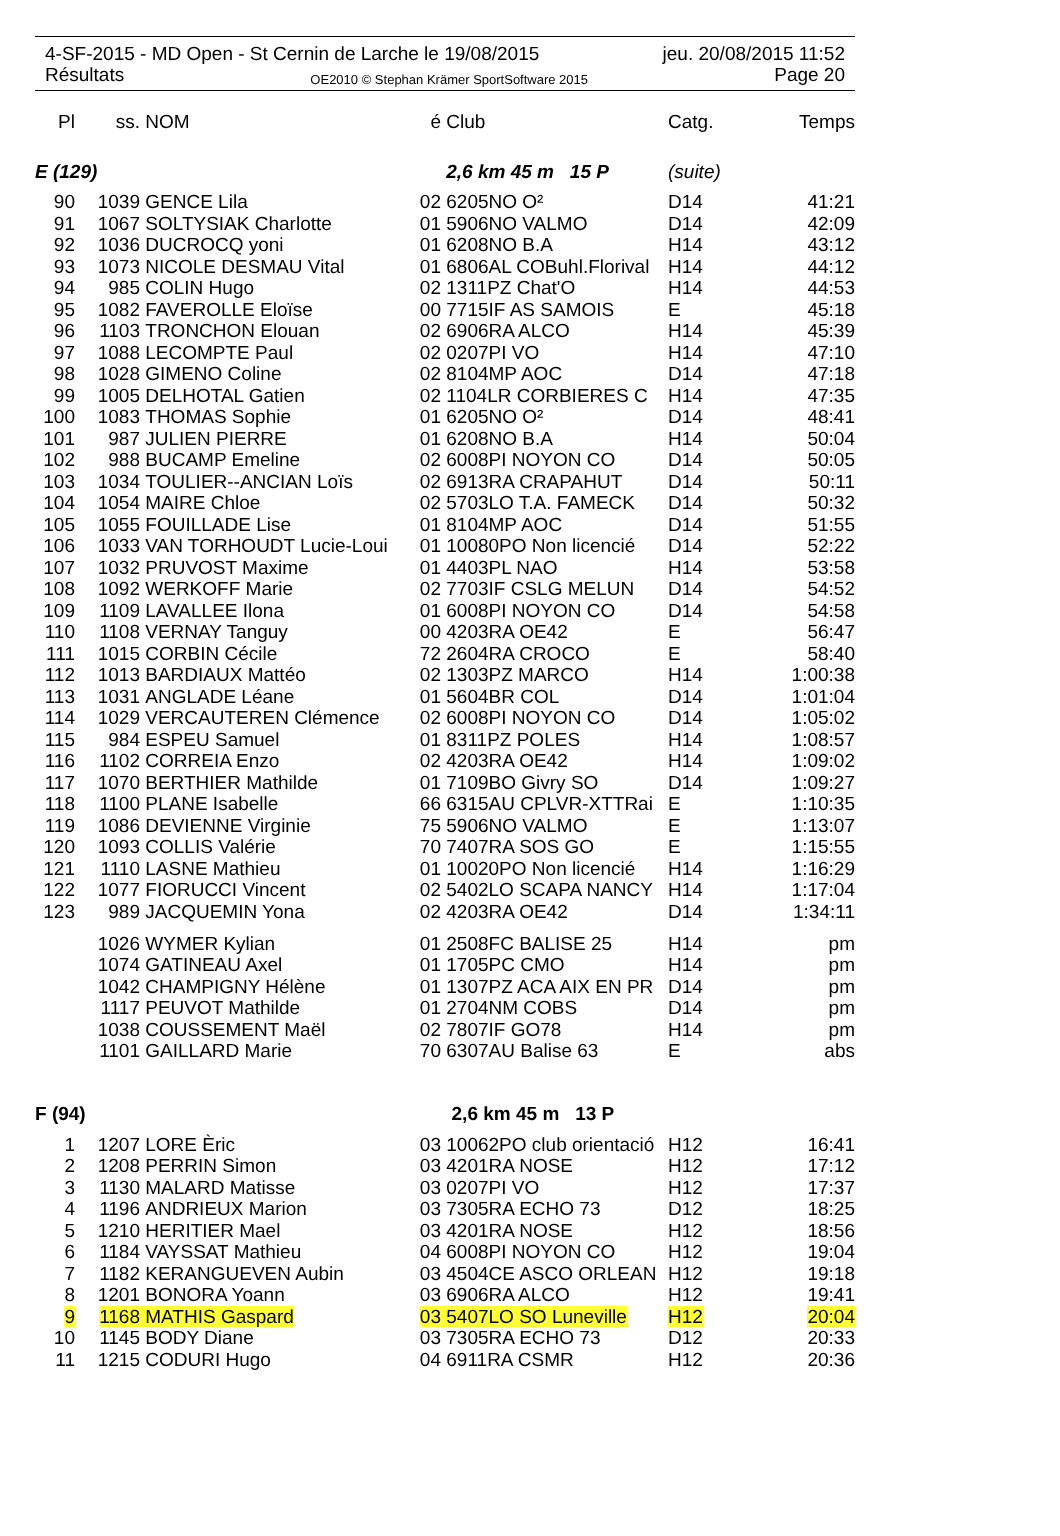4-SF-2015 - MD Open - St Cernin de Larche le 19/08/2015 jeu. 20/08/2015 11:52
Résultats OE2010 © Stephan Krämer SportSoftware 2015 Page 20
| Pl | ss. | NOM | é | Club | Catg. | Temps |
| --- | --- | --- | --- | --- | --- | --- |
| E (129) | | | | 2,6 km 45 m 15 P | (suite) | |
| 90 | 1039 | GENCE Lila | 02 | 6205NO O² | D14 | 41:21 |
| 91 | 1067 | SOLTYSIAK Charlotte | 01 | 5906NO VALMO | D14 | 42:09 |
| 92 | 1036 | DUCROCQ yoni | 01 | 6208NO B.A | H14 | 43:12 |
| 93 | 1073 | NICOLE DESMAU Vital | 01 | 6806AL COBuhl.Florival | H14 | 44:12 |
| 94 | 985 | COLIN Hugo | 02 | 1311PZ Chat'O | H14 | 44:53 |
| 95 | 1082 | FAVEROLLE Eloïse | 00 | 7715IF AS SAMOIS | E | 45:18 |
| 96 | 1103 | TRONCHON Elouan | 02 | 6906RA ALCO | H14 | 45:39 |
| 97 | 1088 | LECOMPTE Paul | 02 | 0207PI VO | H14 | 47:10 |
| 98 | 1028 | GIMENO Coline | 02 | 8104MP AOC | D14 | 47:18 |
| 99 | 1005 | DELHOTAL Gatien | 02 | 1104LR CORBIERES C | H14 | 47:35 |
| 100 | 1083 | THOMAS Sophie | 01 | 6205NO O² | D14 | 48:41 |
| 101 | 987 | JULIEN PIERRE | 01 | 6208NO B.A | H14 | 50:04 |
| 102 | 988 | BUCAMP Emeline | 02 | 6008PI NOYON CO | D14 | 50:05 |
| 103 | 1034 | TOULIER--ANCIAN Loïs | 02 | 6913RA CRAPAHUT | D14 | 50:11 |
| 104 | 1054 | MAIRE Chloe | 02 | 5703LO T.A. FAMECK | D14 | 50:32 |
| 105 | 1055 | FOUILLADE Lise | 01 | 8104MP AOC | D14 | 51:55 |
| 106 | 1033 | VAN TORHOUDT Lucie-Loui | 01 | 10080PO Non licencié | D14 | 52:22 |
| 107 | 1032 | PRUVOST Maxime | 01 | 4403PL NAO | H14 | 53:58 |
| 108 | 1092 | WERKOFF Marie | 02 | 7703IF CSLG MELUN | D14 | 54:52 |
| 109 | 1109 | LAVALLEE Ilona | 01 | 6008PI NOYON CO | D14 | 54:58 |
| 110 | 1108 | VERNAY Tanguy | 00 | 4203RA OE42 | E | 56:47 |
| 111 | 1015 | CORBIN Cécile | 72 | 2604RA CROCO | E | 58:40 |
| 112 | 1013 | BARDIAUX Mattéo | 02 | 1303PZ MARCO | H14 | 1:00:38 |
| 113 | 1031 | ANGLADE Léane | 01 | 5604BR COL | D14 | 1:01:04 |
| 114 | 1029 | VERCAUTEREN Clémence | 02 | 6008PI NOYON CO | D14 | 1:05:02 |
| 115 | 984 | ESPEU Samuel | 01 | 8311PZ POLES | H14 | 1:08:57 |
| 116 | 1102 | CORREIA Enzo | 02 | 4203RA OE42 | H14 | 1:09:02 |
| 117 | 1070 | BERTHIER Mathilde | 01 | 7109BO Givry SO | D14 | 1:09:27 |
| 118 | 1100 | PLANE Isabelle | 66 | 6315AU CPLVR-XTTRai | E | 1:10:35 |
| 119 | 1086 | DEVIENNE Virginie | 75 | 5906NO VALMO | E | 1:13:07 |
| 120 | 1093 | COLLIS Valérie | 70 | 7407RA SOS GO | E | 1:15:55 |
| 121 | 1110 | LASNE Mathieu | 01 | 10020PO Non licencié | H14 | 1:16:29 |
| 122 | 1077 | FIORUCCI Vincent | 02 | 5402LO SCAPA NANCY | H14 | 1:17:04 |
| 123 | 989 | JACQUEMIN Yona | 02 | 4203RA OE42 | D14 | 1:34:11 |
| | 1026 | WYMER Kylian | 01 | 2508FC BALISE 25 | H14 | pm |
| | 1074 | GATINEAU Axel | 01 | 1705PC CMO | H14 | pm |
| | 1042 | CHAMPIGNY Hélène | 01 | 1307PZ ACA AIX EN PR | D14 | pm |
| | 1117 | PEUVOT Mathilde | 01 | 2704NM COBS | D14 | pm |
| | 1038 | COUSSEMENT Maël | 02 | 7807IF GO78 | H14 | pm |
| | 1101 | GAILLARD Marie | 70 | 6307AU Balise 63 | E | abs |
| F (94) | | | | 2,6 km 45 m 13 P | | |
| 1 | 1207 | LORE Èric | 03 | 10062PO club orientació | H12 | 16:41 |
| 2 | 1208 | PERRIN Simon | 03 | 4201RA NOSE | H12 | 17:12 |
| 3 | 1130 | MALARD Matisse | 03 | 0207PI VO | H12 | 17:37 |
| 4 | 1196 | ANDRIEUX Marion | 03 | 7305RA ECHO 73 | D12 | 18:25 |
| 5 | 1210 | HERITIER Mael | 03 | 4201RA NOSE | H12 | 18:56 |
| 6 | 1184 | VAYSSAT Mathieu | 04 | 6008PI NOYON CO | H12 | 19:04 |
| 7 | 1182 | KERANGUEVEN Aubin | 03 | 4504CE ASCO ORLEAN | H12 | 19:18 |
| 8 | 1201 | BONORA Yoann | 03 | 6906RA ALCO | H12 | 19:41 |
| 9 | 1168 | MATHIS Gaspard | 03 | 5407LO SO Luneville | H12 | 20:04 |
| 10 | 1145 | BODY Diane | 03 | 7305RA ECHO 73 | D12 | 20:33 |
| 11 | 1215 | CODURI Hugo | 04 | 6911RA CSMR | H12 | 20:36 |